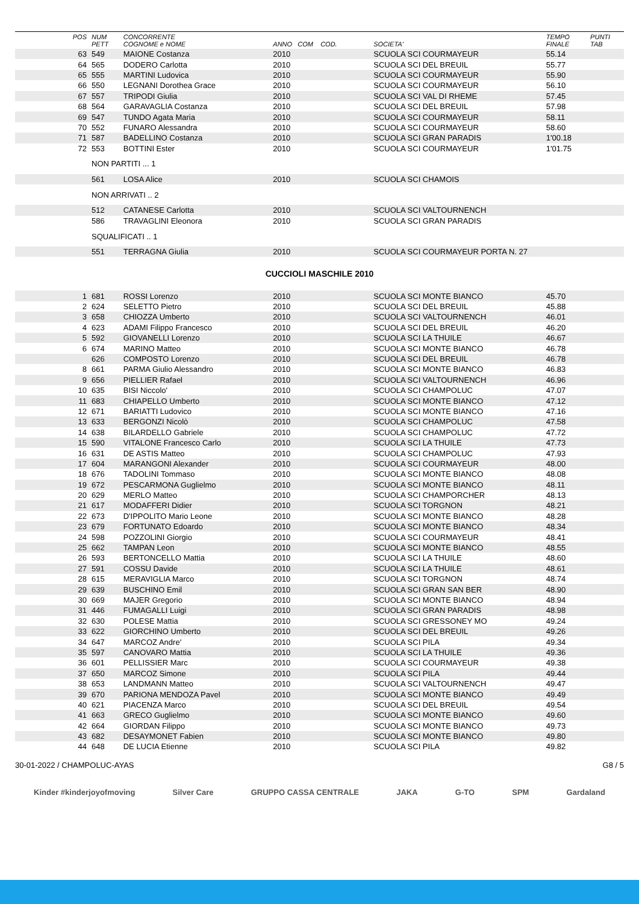| POS | NUM PETT | CONCORRENTE COGNOME e NOME | ANNO COM COD. | SOCIETA' | TEMPO FINALE | PUNTI TAB |
| --- | --- | --- | --- | --- | --- | --- |
| 63 | 549 | MAIONE Costanza | 2010 | SCUOLA SCI COURMAYEUR | 55.14 | |
| 64 | 565 | DODERO Carlotta | 2010 | SCUOLA SCI DEL BREUIL | 55.77 | |
| 65 | 555 | MARTINI Ludovica | 2010 | SCUOLA SCI COURMAYEUR | 55.90 | |
| 66 | 550 | LEGNANI Dorothea Grace | 2010 | SCUOLA SCI COURMAYEUR | 56.10 | |
| 67 | 557 | TRIPODI Giulia | 2010 | SCUOLA SCI VAL DI RHEME | 57.45 | |
| 68 | 564 | GARAVAGLIA Costanza | 2010 | SCUOLA SCI DEL BREUIL | 57.98 | |
| 69 | 547 | TUNDO Agata Maria | 2010 | SCUOLA SCI COURMAYEUR | 58.11 | |
| 70 | 552 | FUNARO Alessandra | 2010 | SCUOLA SCI COURMAYEUR | 58.60 | |
| 71 | 587 | BADELLINO Costanza | 2010 | SCUOLA SCI GRAN PARADIS | 1'00.18 | |
| 72 | 553 | BOTTINI Ester | 2010 | SCUOLA SCI COURMAYEUR | 1'01.75 | |
| | NON PARTITI ... 1 | | | | | |
| | 561 | LOSA Alice | 2010 | SCUOLA SCI CHAMOIS | | |
| | NON ARRIVATI .. 2 | | | | | |
| | 512 | CATANESE Carlotta | 2010 | SCUOLA SCI VALTOURNENCH | | |
| | 586 | TRAVAGLINI Eleonora | 2010 | SCUOLA SCI GRAN PARADIS | | |
| | SQUALIFICATI .. 1 | | | | | |
| | 551 | TERRAGNA Giulia | 2010 | SCUOLA SCI COURMAYEUR PORTA N. 27 | | |
| CUCCIOLI MASCHILE 2010 | | | | | | |
| 1 | 681 | ROSSI Lorenzo | 2010 | SCUOLA SCI MONTE BIANCO | 45.70 | |
| 2 | 624 | SELETTO Pietro | 2010 | SCUOLA SCI DEL BREUIL | 45.88 | |
| 3 | 658 | CHIOZZA Umberto | 2010 | SCUOLA SCI VALTOURNENCH | 46.01 | |
| 4 | 623 | ADAMI Filippo Francesco | 2010 | SCUOLA SCI DEL BREUIL | 46.20 | |
| 5 | 592 | GIOVANELLI Lorenzo | 2010 | SCUOLA SCI LA THUILE | 46.67 | |
| 6 | 674 | MARINO Matteo | 2010 | SCUOLA SCI MONTE BIANCO | 46.78 | |
| | 626 | COMPOSTO Lorenzo | 2010 | SCUOLA SCI DEL BREUIL | 46.78 | |
| 8 | 661 | PARMA Giulio Alessandro | 2010 | SCUOLA SCI MONTE BIANCO | 46.83 | |
| 9 | 656 | PIELLIER Rafael | 2010 | SCUOLA SCI VALTOURNENCH | 46.96 | |
| 10 | 635 | BISI Niccolo' | 2010 | SCUOLA SCI CHAMPOLUC | 47.07 | |
| 11 | 683 | CHIAPELLO Umberto | 2010 | SCUOLA SCI MONTE BIANCO | 47.12 | |
| 12 | 671 | BARIATTI Ludovico | 2010 | SCUOLA SCI MONTE BIANCO | 47.16 | |
| 13 | 633 | BERGONZI Nicolò | 2010 | SCUOLA SCI CHAMPOLUC | 47.58 | |
| 14 | 638 | BILARDELLO Gabriele | 2010 | SCUOLA SCI CHAMPOLUC | 47.72 | |
| 15 | 590 | VITALONE Francesco Carlo | 2010 | SCUOLA SCI LA THUILE | 47.73 | |
| 16 | 631 | DE ASTIS Matteo | 2010 | SCUOLA SCI CHAMPOLUC | 47.93 | |
| 17 | 604 | MARANGONI Alexander | 2010 | SCUOLA SCI COURMAYEUR | 48.00 | |
| 18 | 676 | TADOLINI Tommaso | 2010 | SCUOLA SCI MONTE BIANCO | 48.08 | |
| 19 | 672 | PESCARMONA Guglielmo | 2010 | SCUOLA SCI MONTE BIANCO | 48.11 | |
| 20 | 629 | MERLO Matteo | 2010 | SCUOLA SCI CHAMPORCHER | 48.13 | |
| 21 | 617 | MODAFFERI Didier | 2010 | SCUOLA SCI TORGNON | 48.21 | |
| 22 | 673 | D'IPPOLITO Mario Leone | 2010 | SCUOLA SCI MONTE BIANCO | 48.28 | |
| 23 | 679 | FORTUNATO Edoardo | 2010 | SCUOLA SCI MONTE BIANCO | 48.34 | |
| 24 | 598 | POZZOLINI Giorgio | 2010 | SCUOLA SCI COURMAYEUR | 48.41 | |
| 25 | 662 | TAMPAN Leon | 2010 | SCUOLA SCI MONTE BIANCO | 48.55 | |
| 26 | 593 | BERTONCELLO Mattia | 2010 | SCUOLA SCI LA THUILE | 48.60 | |
| 27 | 591 | COSSU Davide | 2010 | SCUOLA SCI LA THUILE | 48.61 | |
| 28 | 615 | MERAVIGLIA Marco | 2010 | SCUOLA SCI TORGNON | 48.74 | |
| 29 | 639 | BUSCHINO Emil | 2010 | SCUOLA SCI GRAN SAN BER | 48.90 | |
| 30 | 669 | MAJER Gregorio | 2010 | SCUOLA SCI MONTE BIANCO | 48.94 | |
| 31 | 446 | FUMAGALLI Luigi | 2010 | SCUOLA SCI GRAN PARADIS | 48.98 | |
| 32 | 630 | POLESE Mattia | 2010 | SCUOLA SCI GRESSONEY MO | 49.24 | |
| 33 | 622 | GIORCHINO Umberto | 2010 | SCUOLA SCI DEL BREUIL | 49.26 | |
| 34 | 647 | MARCOZ Andre' | 2010 | SCUOLA SCI PILA | 49.34 | |
| 35 | 597 | CANOVARO Mattia | 2010 | SCUOLA SCI LA THUILE | 49.36 | |
| 36 | 601 | PELLISSIER Marc | 2010 | SCUOLA SCI COURMAYEUR | 49.38 | |
| 37 | 650 | MARCOZ Simone | 2010 | SCUOLA SCI PILA | 49.44 | |
| 38 | 653 | LANDMANN Matteo | 2010 | SCUOLA SCI VALTOURNENCH | 49.47 | |
| 39 | 670 | PARIONA MENDOZA Pavel | 2010 | SCUOLA SCI MONTE BIANCO | 49.49 | |
| 40 | 621 | PIACENZA Marco | 2010 | SCUOLA SCI DEL BREUIL | 49.54 | |
| 41 | 663 | GRECO Guglielmo | 2010 | SCUOLA SCI MONTE BIANCO | 49.60 | |
| 42 | 664 | GIORDAN Filippo | 2010 | SCUOLA SCI MONTE BIANCO | 49.73 | |
| 43 | 682 | DESAYMONET Fabien | 2010 | SCUOLA SCI MONTE BIANCO | 49.80 | |
| 44 | 648 | DE LUCIA Etienne | 2010 | SCUOLA SCI PILA | 49.82 | |
30-01-2022 / CHAMPOLUC-AYAS G8 / 5
Kinder #kinderjoyofmoving Silver Care GRUPPO CASSA CENTRALE JAKA G-TO SPM Gardaland